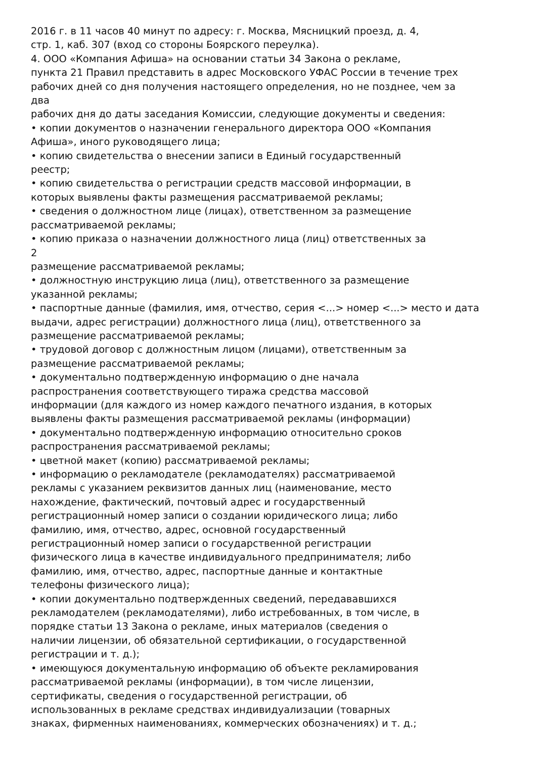2016 г. в 11 часов 40 минут по адресу: г. Москва, Мясницкий проезд, д. 4,
стр. 1, каб. 307 (вход со стороны Боярского переулка).
4. ООО «Компания Афиша» на основании статьи 34 Закона о рекламе,
пункта 21 Правил представить в адрес Московского УФАС России в течение трех
рабочих дней со дня получения настоящего определения, но не позднее, чем за
два
рабочих дня до даты заседания Комиссии, следующие документы и сведения:
• копии документов о назначении генерального директора ООО «Компания
Афиша», иного руководящего лица;
• копию свидетельства о внесении записи в Единый государственный
реестр;
• копию свидетельства о регистрации средств массовой информации, в
которых выявлены факты размещения рассматриваемой рекламы;
• сведения о должностном лице (лицах), ответственном за размещение
рассматриваемой рекламы;
• копию приказа о назначении должностного лица (лиц) ответственных за
2
размещение рассматриваемой рекламы;
• должностную инструкцию лица (лиц), ответственного за размещение
указанной рекламы;
• паспортные данные (фамилия, имя, отчество, серия <...> номер <...> место и дата
выдачи, адрес регистрации) должностного лица (лиц), ответственного за
размещение рассматриваемой рекламы;
• трудовой договор с должностным лицом (лицами), ответственным за
размещение рассматриваемой рекламы;
• документально подтвержденную информацию о дне начала
распространения соответствующего тиража средства массовой
информации (для каждого из номер каждого печатного издания, в которых
выявлены факты размещения рассматриваемой рекламы (информации)
• документально подтвержденную информацию относительно сроков
распространения рассматриваемой рекламы;
• цветной макет (копию) рассматриваемой рекламы;
• информацию о рекламодателе (рекламодателях) рассматриваемой
рекламы с указанием реквизитов данных лиц (наименование, место
нахождение, фактический, почтовый адрес и государственный
регистрационный номер записи о создании юридического лица; либо
фамилию, имя, отчество, адрес, основной государственный
регистрационный номер записи о государственной регистрации
физического лица в качестве индивидуального предпринимателя; либо
фамилию, имя, отчество, адрес, паспортные данные и контактные
телефоны физического лица);
• копии документально подтвержденных сведений, передававшихся
рекламодателем (рекламодателями), либо истребованных, в том числе, в
порядке статьи 13 Закона о рекламе, иных материалов (сведения о
наличии лицензии, об обязательной сертификации, о государственной
регистрации и т. д.);
• имеющуюся документальную информацию об объекте рекламирования
рассматриваемой рекламы (информации), в том числе лицензии,
сертификаты, сведения о государственной регистрации, об
использованных в рекламе средствах индивидуализации (товарных
знаках, фирменных наименованиях, коммерческих обозначениях) и т. д.;